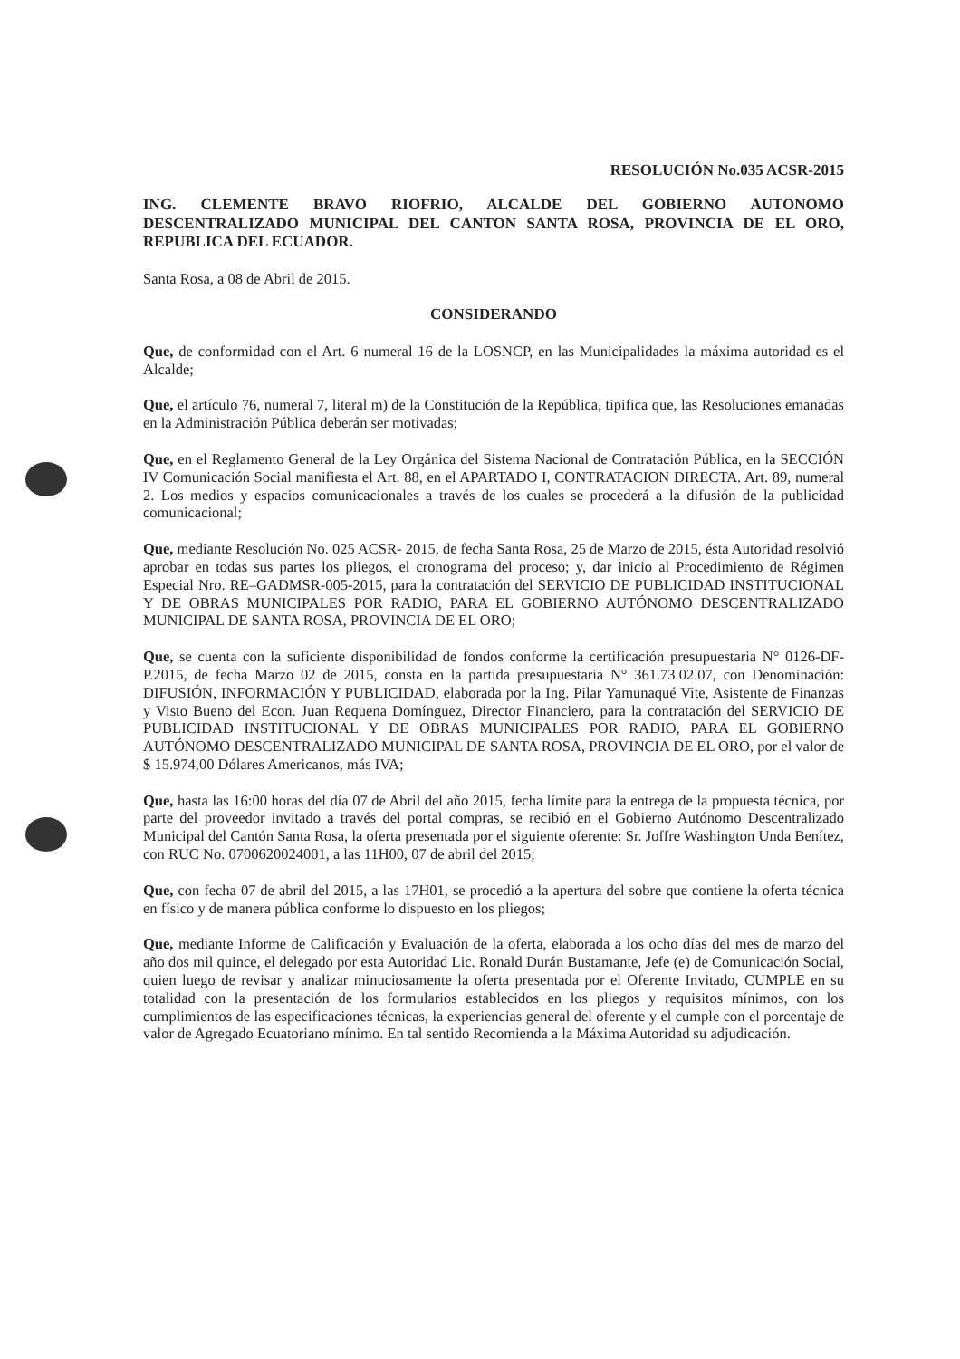RESOLUCIÓN No.035 ACSR-2015
ING. CLEMENTE BRAVO RIOFRIO, ALCALDE DEL GOBIERNO AUTONOMO DESCENTRALIZADO MUNICIPAL DEL CANTON SANTA ROSA, PROVINCIA DE EL ORO, REPUBLICA DEL ECUADOR.
Santa Rosa, a 08 de Abril de 2015.
CONSIDERANDO
Que, de conformidad con el Art. 6 numeral 16 de la LOSNCP, en las Municipalidades la máxima autoridad es el Alcalde;
Que, el artículo 76, numeral 7, literal m) de la Constitución de la República, tipifica que, las Resoluciones emanadas en la Administración Pública deberán ser motivadas;
Que, en el Reglamento General de la Ley Orgánica del Sistema Nacional de Contratación Pública, en la SECCIÓN IV Comunicación Social manifiesta el Art. 88, en el APARTADO I, CONTRATACION DIRECTA. Art. 89, numeral 2. Los medios y espacios comunicacionales a través de los cuales se procederá a la difusión de la publicidad comunicacional;
Que, mediante Resolución No. 025 ACSR- 2015, de fecha Santa Rosa, 25 de Marzo de 2015, ésta Autoridad resolvió aprobar en todas sus partes los pliegos, el cronograma del proceso; y, dar inicio al Procedimiento de Régimen Especial Nro. RE–GADMSR-005-2015, para la contratación del SERVICIO DE PUBLICIDAD INSTITUCIONAL Y DE OBRAS MUNICIPALES POR RADIO, PARA EL GOBIERNO AUTÓNOMO DESCENTRALIZADO MUNICIPAL DE SANTA ROSA, PROVINCIA DE EL ORO;
Que, se cuenta con la suficiente disponibilidad de fondos conforme la certificación presupuestaria N° 0126-DF-P.2015, de fecha Marzo 02 de 2015, consta en la partida presupuestaria N° 361.73.02.07, con Denominación: DIFUSIÓN, INFORMACIÓN Y PUBLICIDAD, elaborada por la Ing. Pilar Yamunaqué Vite, Asistente de Finanzas y Visto Bueno del Econ. Juan Requena Domínguez, Director Financiero, para la contratación del SERVICIO DE PUBLICIDAD INSTITUCIONAL Y DE OBRAS MUNICIPALES POR RADIO, PARA EL GOBIERNO AUTÓNOMO DESCENTRALIZADO MUNICIPAL DE SANTA ROSA, PROVINCIA DE EL ORO, por el valor de $ 15.974,00 Dólares Americanos, más IVA;
Que, hasta las 16:00 horas del día 07 de Abril del año 2015, fecha límite para la entrega de la propuesta técnica, por parte del proveedor invitado a través del portal compras, se recibió en el Gobierno Autónomo Descentralizado Municipal del Cantón Santa Rosa, la oferta presentada por el siguiente oferente: Sr. Joffre Washington Unda Benítez, con RUC No. 0700620024001, a las 11H00, 07 de abril del 2015;
Que, con fecha 07 de abril del 2015, a las 17H01, se procedió a la apertura del sobre que contiene la oferta técnica en físico y de manera pública conforme lo dispuesto en los pliegos;
Que, mediante Informe de Calificación y Evaluación de la oferta, elaborada a los ocho días del mes de marzo del año dos mil quince, el delegado por esta Autoridad Lic. Ronald Durán Bustamante, Jefe (e) de Comunicación Social, quien luego de revisar y analizar minuciosamente la oferta presentada por el Oferente Invitado, CUMPLE en su totalidad con la presentación de los formularios establecidos en los pliegos y requisitos mínimos, con los cumplimientos de las especificaciones técnicas, la experiencias general del oferente y el cumple con el porcentaje de valor de Agregado Ecuatoriano mínimo. En tal sentido Recomienda a la Máxima Autoridad su adjudicación.